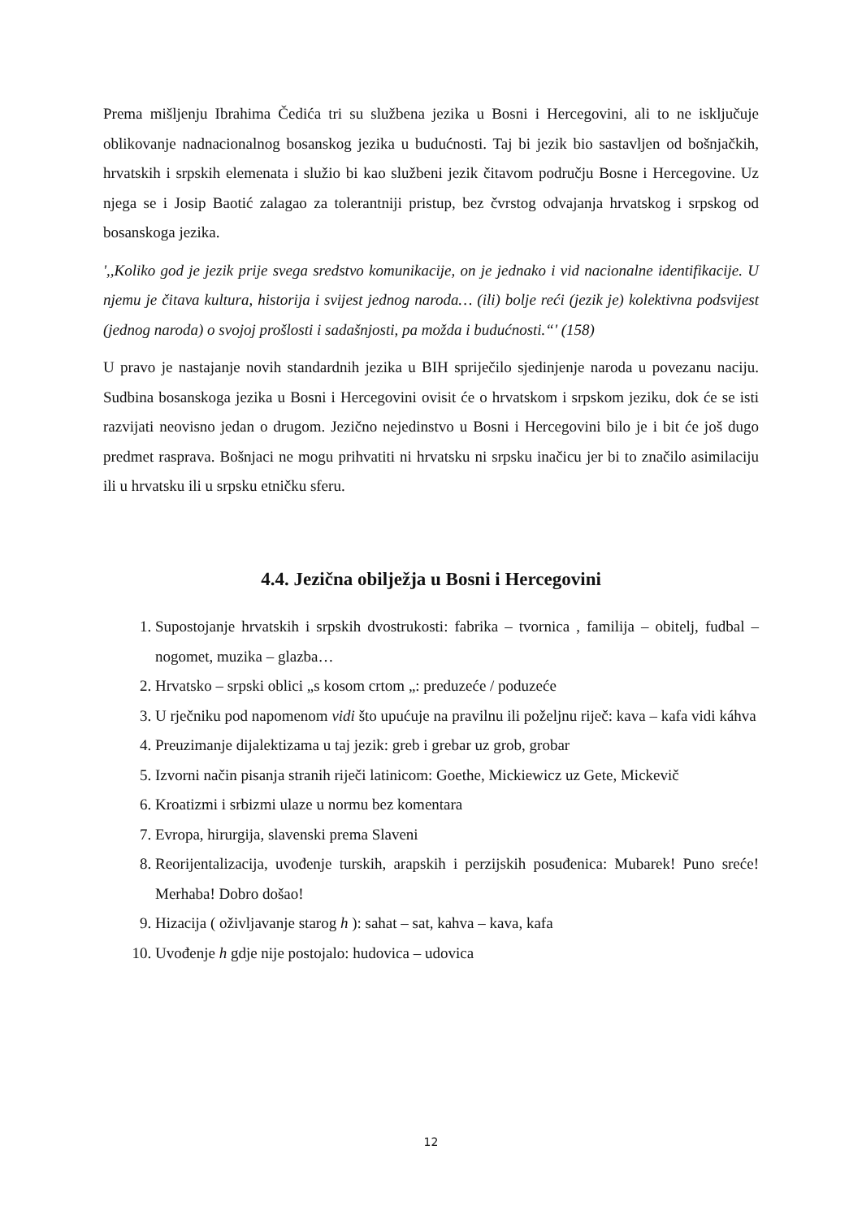Prema mišljenju Ibrahima Čedića tri su službena jezika u Bosni i Hercegovini, ali to ne isključuje oblikovanje nadnacionalnog bosanskog jezika u budućnosti. Taj bi jezik bio sastavljen od bošnjačkih, hrvatskih i srpskih elemenata i služio bi kao službeni jezik čitavom području Bosne i Hercegovine. Uz njega se i Josip Baotić zalagao za tolerantniji pristup, bez čvrstog odvajanja hrvatskog i srpskog od bosanskoga jezika.
',,Koliko god je jezik prije svega sredstvo komunikacije, on je jednako i vid nacionalne identifikacije. U njemu je čitava kultura, historija i svijest jednog naroda… (ili) bolje reći (jezik je) kolektivna podsvijest (jednog naroda) o svojoj prošlosti i sadašnjosti, pa možda i budućnosti.“' (158)
U pravo je nastajanje novih standardnih jezika u BIH spriječilo sjedinjenje naroda u povezanu naciju. Sudbina bosanskoga jezika u Bosni i Hercegovini ovisit će o hrvatskom i srpskom jeziku, dok će se isti razvijati neovisno jedan o drugom. Jezično nejedinstvo u Bosni i Hercegovini bilo je i bit će još dugo predmet rasprava. Bošnjaci ne mogu prihvatiti ni hrvatsku ni srpsku inačicu jer bi to značilo asimilaciju ili u hrvatsku ili u srpsku etničku sferu.
4.4. Jezična obilježja u Bosni i Hercegovini
1. Supostojanje hrvatskih i srpskih dvostrukosti: fabrika – tvornica , familija – obitelj, fudbal – nogomet, muzika – glazba…
2. Hrvatsko – srpski oblici „s kosom crtom „: preduzeće / poduzeće
3. U rječniku pod napomenom vidi što upućuje na pravilnu ili poželjnu riječ: kava – kafa vidi káhva
4. Preuzimanje dijalektizama u taj jezik: greb i grebar uz grob, grobar
5. Izvorni način pisanja stranih riječi latinicom: Goethe, Mickiewicz uz Gete, Mickevič
6. Kroatizmi i srbizmi ulaze u normu bez komentara
7. Evropa, hirurgija, slavenski prema Slaveni
8. Reorijentalizacija, uvođenje turskih, arapskih i perzijskih posuđenica: Mubarek! Puno sreće! Merhaba! Dobro došao!
9. Hizacija ( oživljavanje starog h ): sahat – sat, kahva – kava, kafa
10. Uvođenje h gdje nije postojalo: hudovica – udovica
12